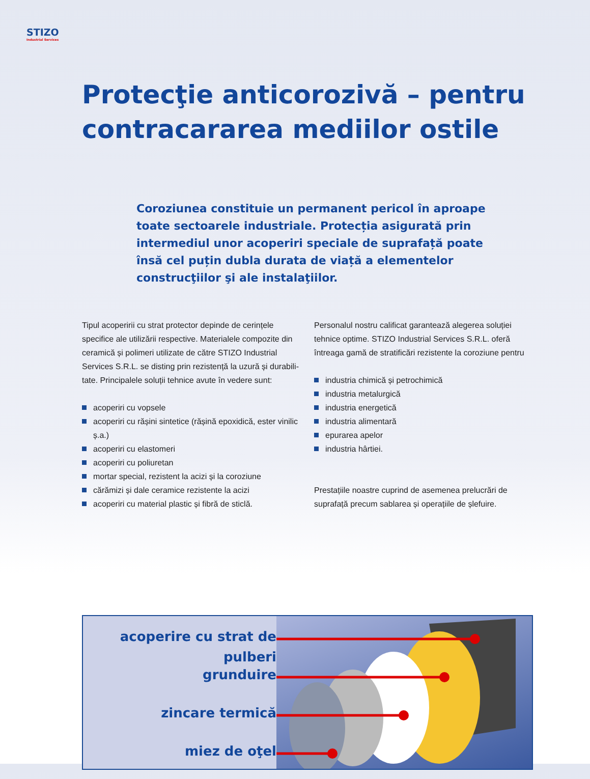STIZO
Industrial Services
Protecţie anticorozivă – pentru contracararea mediilor ostile
Coroziunea constituie un permanent pericol în aproape toate sectoarele industriale. Protecția asigurată prin intermediul unor acoperiri speciale de suprafață poate însă cel puțin dubla durata de viață a elementelor construcţiilor şi ale instalaţiilor.
Tipul acoperirii cu strat protector depinde de cerințele specifice ale utilizării respective. Materialele compozite din ceramică și polimeri utilizate de către STIZO Industrial Services S.R.L. se disting prin rezistență la uzură și durabili-tate. Principalele soluții tehnice avute în vedere sunt:
acoperiri cu vopsele
acoperiri cu rășini sintetice (rășină epoxidică, ester vinilic ș.a.)
acoperiri cu elastomeri
acoperiri cu poliuretan
mortar special, rezistent la acizi și la coroziune
cărămizi și dale ceramice rezistente la acizi
acoperiri cu material plastic și fibră de sticlă.
Personalul nostru calificat garantează alegerea soluției tehnice optime. STIZO Industrial Services S.R.L. oferă întreaga gamă de stratificări rezistente la coroziune pentru
industria chimică și petrochimică
industria metalurgică
industria energetică
industria alimentară
epurarea apelor
industria hârtiei.
Prestațiile noastre cuprind de asemenea prelucrări de suprafață precum sablarea și operațiile de șlefuire.
acoperire cu strat de pulberi
grunduire
zincare termică
miez de oţel